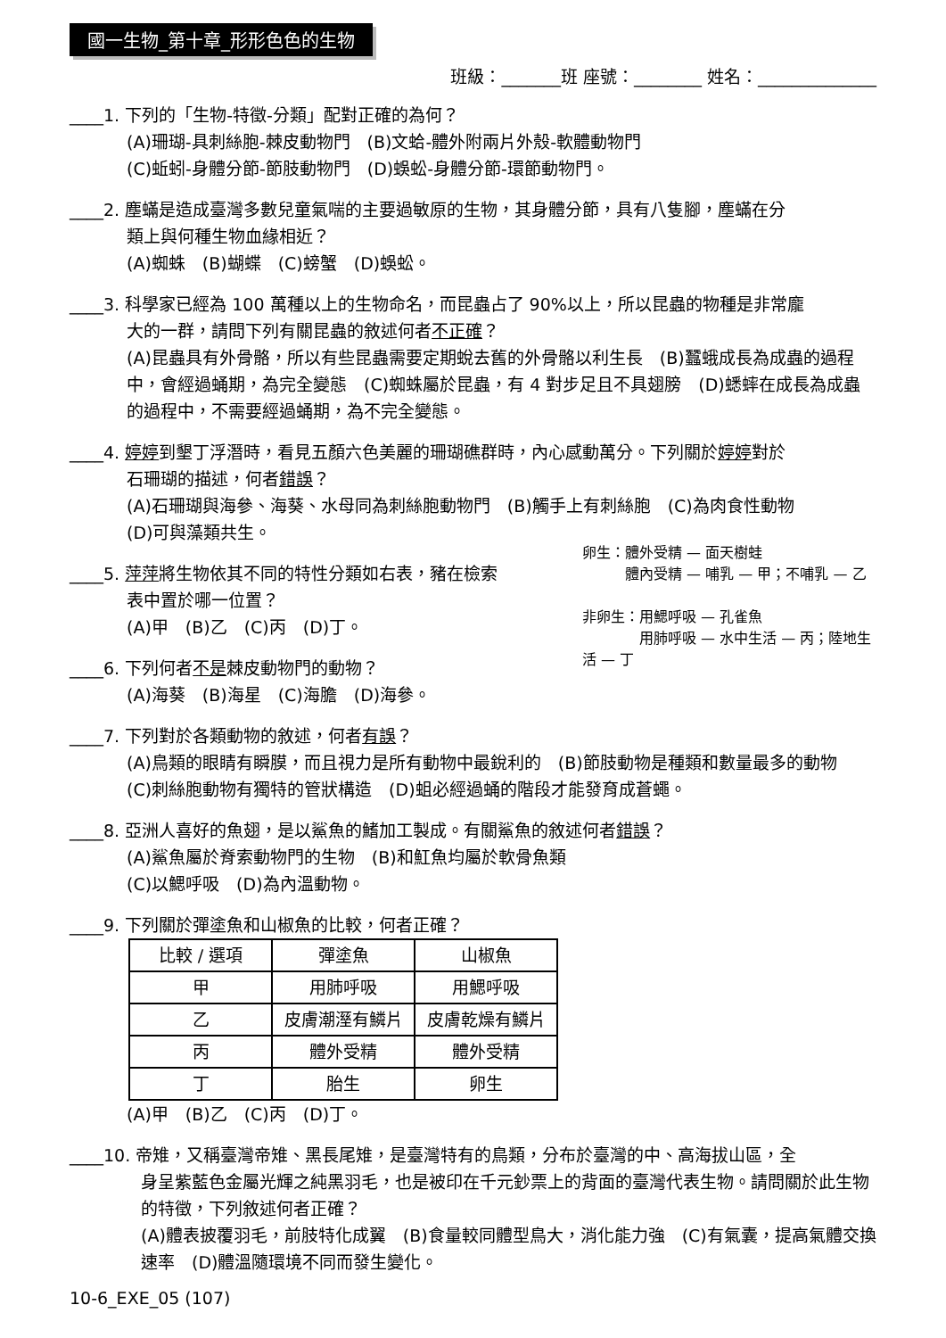國一生物_第十章_形形色色的生物
班級：_______班 座號：________ 姓名：______________
____1. 下列的「生物-特徵-分類」配對正確的為何？
(A)珊瑚-具刺絲胞-棘皮動物門　(B)文蛤-體外附兩片外殼-軟體動物門
(C)蚯蚓-身體分節-節肢動物門　(D)蜈蚣-身體分節-環節動物門。
____2. 塵蟎是造成臺灣多數兒童氣喘的主要過敏原的生物，其身體分節，具有八隻腳，塵蟎在分
類上與何種生物血緣相近？
(A)蜘蛛　(B)蝴蝶　(C)螃蟹　(D)蜈蚣。
____3. 科學家已經為 100 萬種以上的生物命名，而昆蟲占了 90%以上，所以昆蟲的物種是非常龐
大的一群，請問下列有關昆蟲的敘述何者不正確？
(A)昆蟲具有外骨骼，所以有些昆蟲需要定期蛻去舊的外骨骼以利生長　(B)蠶蛾成長為成蟲的過程中，會經過蛹期，為完全變態　(C)蜘蛛屬於昆蟲，有 4 對步足且不具翅膀　(D)蟋蟀在成長為成蟲的過程中，不需要經過蛹期，為不完全變態。
____4. 婷婷到墾丁浮潛時，看見五顏六色美麗的珊瑚礁群時，內心感動萬分。下列關於婷婷對於
石珊瑚的描述，何者錯誤？
(A)石珊瑚與海參、海葵、水母同為刺絲胞動物門　(B)觸手上有刺絲胞　(C)為肉食性動物
(D)可與藻類共生。
卵生：體外受精 — 面天樹蛙
　　　體內受精 — 哺乳 — 甲；不哺乳 — 乙
非卵生：用鰓呼吸 — 孔雀魚
　　　　用肺呼吸 — 水中生活 — 丙；陸地生活 — 丁
____5. 萍萍將生物依其不同的特性分類如右表，豬在檢索
表中置於哪一位置？
(A)甲　(B)乙　(C)丙　(D)丁。
____6. 下列何者不是棘皮動物門的動物？
(A)海葵　(B)海星　(C)海膽　(D)海參。
____7. 下列對於各類動物的敘述，何者有誤？
(A)鳥類的眼睛有瞬膜，而且視力是所有動物中最銳利的　(B)節肢動物是種類和數量最多的動物　(C)刺絲胞動物有獨特的管狀構造　(D)蛆必經過蛹的階段才能發育成蒼蠅。
____8. 亞洲人喜好的魚翅，是以鯊魚的鰭加工製成。有關鯊魚的敘述何者錯誤？
(A)鯊魚屬於脊索動物門的生物　(B)和魟魚均屬於軟骨魚類
(C)以鰓呼吸　(D)為內溫動物。
____9. 下列關於彈塗魚和山椒魚的比較，何者正確？
| 比較 / 選項 | 彈塗魚 | 山椒魚 |
| 甲 | 用肺呼吸 | 用鰓呼吸 |
| 乙 | 皮膚潮溼有鱗片 | 皮膚乾燥有鱗片 |
| 丙 | 體外受精 | 體外受精 |
| 丁 | 胎生 | 卵生 |
(A)甲　(B)乙　(C)丙　(D)丁。
____10. 帝雉，又稱臺灣帝雉、黑長尾雉，是臺灣特有的鳥類，分布於臺灣的中、高海拔山區，全
身呈紫藍色金屬光輝之純黑羽毛，也是被印在千元鈔票上的背面的臺灣代表生物。請問關於此生物的特徵，下列敘述何者正確？
(A)體表披覆羽毛，前肢特化成翼　(B)食量較同體型鳥大，消化能力強　(C)有氣囊，提高氣體交換速率　(D)體溫隨環境不同而發生變化。
10-6_EXE_05 (107)